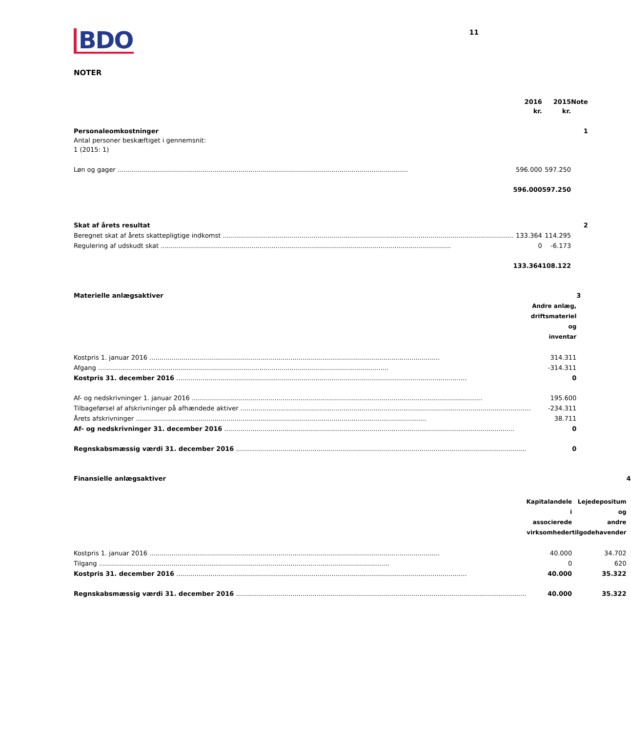BDO
11
NOTER
| | 2016 kr. | 2015 kr. | Note |
| Personaleomkostninger Antal personer beskæftiget i gennemsnit: 1 (2015: 1) | | | 1 |
| Løn og gager | 596.000 | 597.250 | |
| | 596.000 | 597.250 | |
| Skat af årets resultat | | | 2 |
| Beregnet skat af årets skattepligtige indkomst | 133.364 | 114.295 | |
| Regulering af udskudt skat | 0 | -6.173 | |
| | 133.364 | 108.122 | |
| Materielle anlægsaktiver | | 3 |
| | Andre anlæg, driftsmateriel og inventar | |
| Kostpris 1. januar 2016 | 314.311 | |
| Afgang | -314.311 | |
| Kostpris 31. december 2016 | 0 | |
| Af- og nedskrivninger 1. januar 2016 | 195.600 | |
| Tilbageførsel af afskrivninger på afhændede aktiver | -234.311 | |
| Årets afskrivninger | 38.711 | |
| Af- og nedskrivninger 31. december 2016 | 0 | |
| Regnskabsmæssig værdi 31. december 2016 | 0 | |
| Finansielle anlægsaktiver | | | 4 |
| | Kapitalandele i associerede virksomheder | Lejedepositum og andre tilgodehavender | |
| Kostpris 1. januar 2016 | 40.000 | 34.702 | |
| Tilgang | 0 | 620 | |
| Kostpris 31. december 2016 | 40.000 | 35.322 | |
| Regnskabsmæssig værdi 31. december 2016 | 40.000 | 35.322 | |